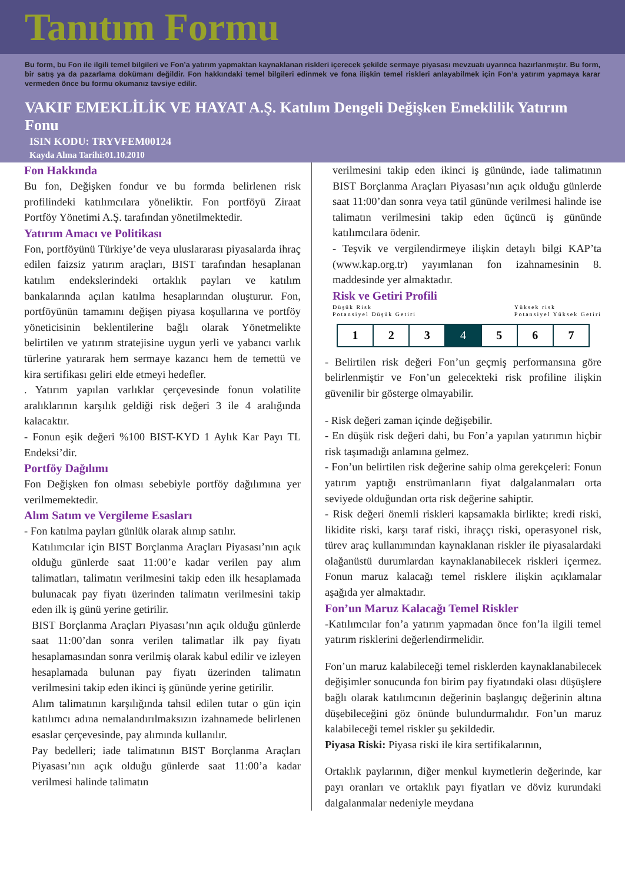Tanıtım Formu
Bu form, bu Fon ile ilgili temel bilgileri ve Fon’a yatırım yapmaktan kaynaklanan riskleri içerecek şekilde sermaye piyasası mevzuatı uyarınca hazırlanmıştır. Bu form, bir satış ya da pazarlama dokümanı değildir. Fon hakkındaki temel bilgileri edinmek ve fona ilişkin temel riskleri anlayabilmek için Fon’a yatırım yapmaya karar vermeden önce bu formu okumanız tavsiye edilir.
VAKIF EMEKLİLİK VE HAYAT A.Ş. Katılım Dengeli Değişken Emeklilik Yatırım Fonu
ISIN KODU: TRYVFEM00124
Kayda Alma Tarihi:01.10.2010
Fon Hakkında
Bu fon, Değişken fondur ve bu formda belirlenen risk profilindeki katılımcılara yöneliktir. Fon portföyü Ziraat Portföy Yönetimi A.Ş. tarafından yönetilmektedir.
Yatırım Amacı ve Politikası
Fon, portföyünü Türkiye’de veya uluslararası piyasalarda ihraç edilen faizsiz yatırım araçları, BIST tarafından hesaplanan katılım endekslerindeki ortaklık payları ve katılım bankalarında açılan katılma hesaplarından oluşturur. Fon, portföyünün tamamını değişen piyasa koşullarına ve portföy yöneticisinin beklentilerine bağlı olarak Yönetmelikte belirtilen ve yatırım stratejisine uygun yerli ve yabancı varlık türlerine yatırarak hem sermaye kazancı hem de temettü ve kira sertifikası geliri elde etmeyi hedefler.
. Yatırım yapılan varlıklar çerçevesinde fonun volatilite aralıklarının karşılık geldiği risk değeri 3 ile 4 aralığında kalacaktır.
- Fonun eşik değeri %100 BIST-KYD 1 Aylık Kar Payı TL Endeksi’dir.
Portföy Dağılımı
Fon Değişken fon olması sebebiyle portföy dağılımına yer verilmemektedir.
Alım Satım ve Vergileme Esasları
- Fon katılma payları günlük olarak alınıp satılır.
Katılımcılar için BIST Borçlanma Araçları Piyasası’nın açık olduğu günlerde saat 11:00’e kadar verilen pay alım talimatları, talimatın verilmesini takip eden ilk hesaplamada bulunacak pay fiyatı üzerinden talimatın verilmesini takip eden ilk iş günü yerine getirilir.
BIST Borçlanma Araçları Piyasası’nın açık olduğu günlerde saat 11:00’dan sonra verilen talimatlar ilk pay fiyatı hesaplamasından sonra verilmiş olarak kabul edilir ve izleyen hesaplamada bulunan pay fiyatı üzerinden talimatın verilmesini takip eden ikinci iş gününde yerine getirilir.
Alım talimatının karşılığında tahsil edilen tutar o gün için katılımcı adına nemalandırılmaksızın izahnamede belirlenen esaslar çerçevesinde, pay alımında kullanılır.
Pay bedelleri; iade talimatının BIST Borçlanma Araçları Piyasası’nın açık olduğu günlerde saat 11:00’a kadar verilmesi halinde talimatın
verilmesini takip eden ikinci iş gününde, iade talimatının BIST Borçlanma Araçları Piyasası’nın açık olduğu günlerde saat 11:00’dan sonra veya tatil gününde verilmesi halinde ise talimatın verilmesini takip eden üçüncü iş gününde katılımcılara ödenir.
- Teşvik ve vergilendirmeye ilişkin detaylı bilgi KAP’ta (www.kap.org.tr) yayımlanan fon izahnamesinin 8. maddesinde yer almaktadır.
Risk ve Getiri Profili
Düşük Risk
Potansiyel Düşük Getiri Yüksek risk
Potansiyel Yüksek Getiri
| 1 | 2 | 3 | 4 | 5 | 6 | 7 |
- Belirtilen risk değeri Fon’un geçmiş performansına göre belirlenmiştir ve Fon’un gelecekteki risk profiline ilişkin güvenilir bir gösterge olmayabilir.
- Risk değeri zaman içinde değişebilir.
- En düşük risk değeri dahi, bu Fon’a yapılan yatırımın hiçbir risk taşımadığı anlamına gelmez.
- Fon’un belirtilen risk değerine sahip olma gerekçeleri: Fonun yatırım yaptığı enstrümanların fiyat dalgalanmaları orta seviyede olduğundan orta risk değerine sahiptir.
- Risk değeri önemli riskleri kapsamakla birlikte; kredi riski, likidite riski, karşı taraf riski, ihraççı riski, operasyonel risk, türev araç kullanımından kaynaklanan riskler ile piyasalardaki olağanüstü durumlardan kaynaklanabilecek riskleri içermez. Fonun maruz kalacağı temel risklere ilişkin açıklamalar aşağıda yer almaktadır.
Fon’un Maruz Kalacağı Temel Riskler
-Katılımcılar fon’a yatırım yapmadan önce fon’la ilgili temel yatırım risklerini değerlendirmelidir.
Fon’un maruz kalabileceği temel risklerden kaynaklanabilecek değişimler sonucunda fon birim pay fiyatındaki olası düşüşlere bağlı olarak katılımcının değerinin başlangıç değerinin altına düşebileceğini göz önünde bulundurmalıdır. Fon’un maruz kalabileceği temel riskler şu şekildedir.
Piyasa Riski: Piyasa riski ile kira sertifikalarının,
Ortaklık paylarının, diğer menkul kıymetlerin değerinde, kar payı oranları ve ortaklık payı fiyatları ve döviz kurundaki dalgalanmalar nedeniyle meydana